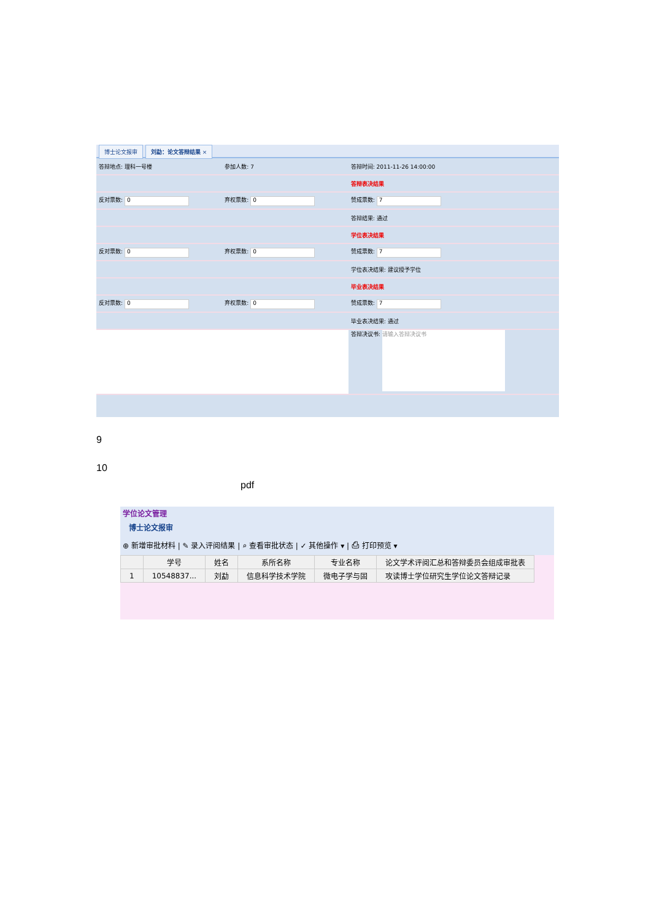博士论文报审 刘勐：论文答辩结果 ×
| 答辩地点: 理科一号楼 | 参加人数: 7 | 答辩时间: 2011-11-26 14:00:00 |
| | | 答辩表决结果 |
| 反对票数: 0 | 弃权票数: 0 | 赞成票数: 7 |
| | | 答辩结果: 通过 |
| | | 学位表决结果 |
| 反对票数: 0 | 弃权票数: 0 | 赞成票数: 7 |
| | | 学位表决结果: 建议授予学位 |
| | | 毕业表决结果 |
| 反对票数: 0 | 弃权票数: 0 | 赞成票数: 7 |
| | | 毕业表决结果: 通过 |
| | | 答辩决议书: 请输入答辩决议书 |
9
10
pdf
学位论文管理
博士论文报审
⊕ 新增审批材料 | ✎ 录入评阅结果 | ⌕ 查看审批状态 | ✓ 其他操作 ▾ | ⎙ 打印预览 ▾
| | 学号 | 姓名 | 系所名称 | 专业名称 | 论文学术评阅汇总和答辩委员会组成审批表 |
| --- | --- | --- | --- | --- | --- |
| 1 | 10548837... | 刘勐 | 信息科学技术学院 | 微电子学与固 | 攻读博士学位研究生学位论文答辩记录 |